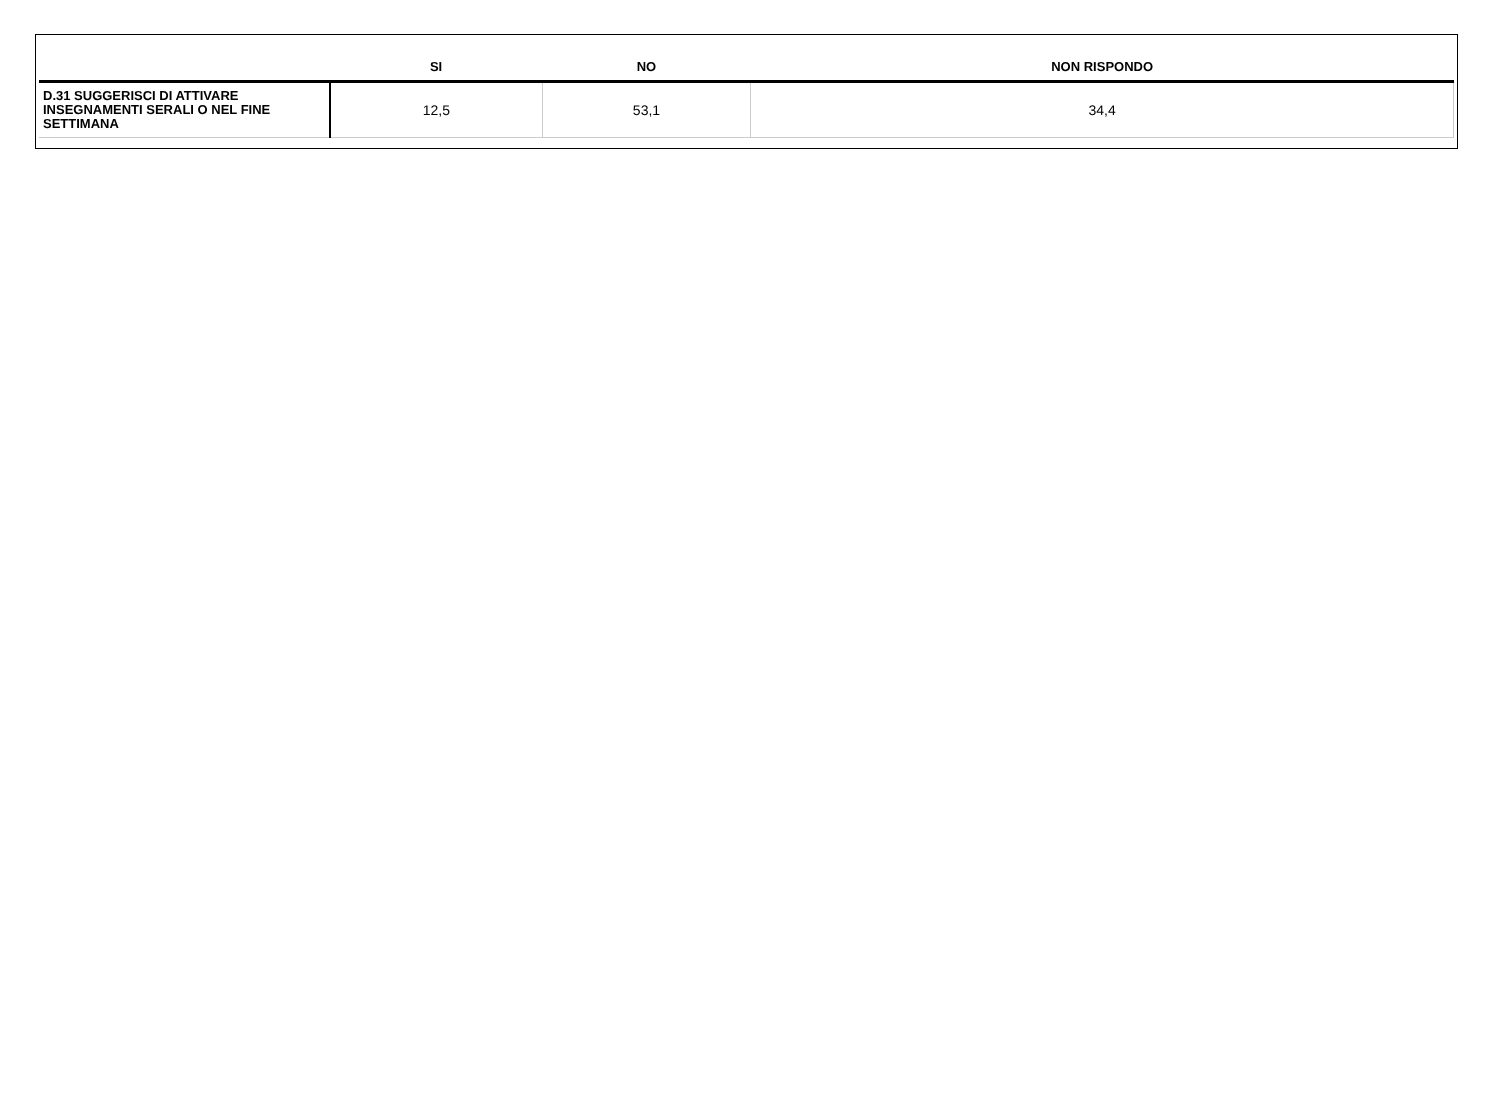| | SI | NO | NON RISPONDO |
| --- | --- | --- | --- |
| D.31 SUGGERISCI DI ATTIVARE INSEGNAMENTI SERALI O NEL FINE SETTIMANA | 12,5 | 53,1 | 34,4 |